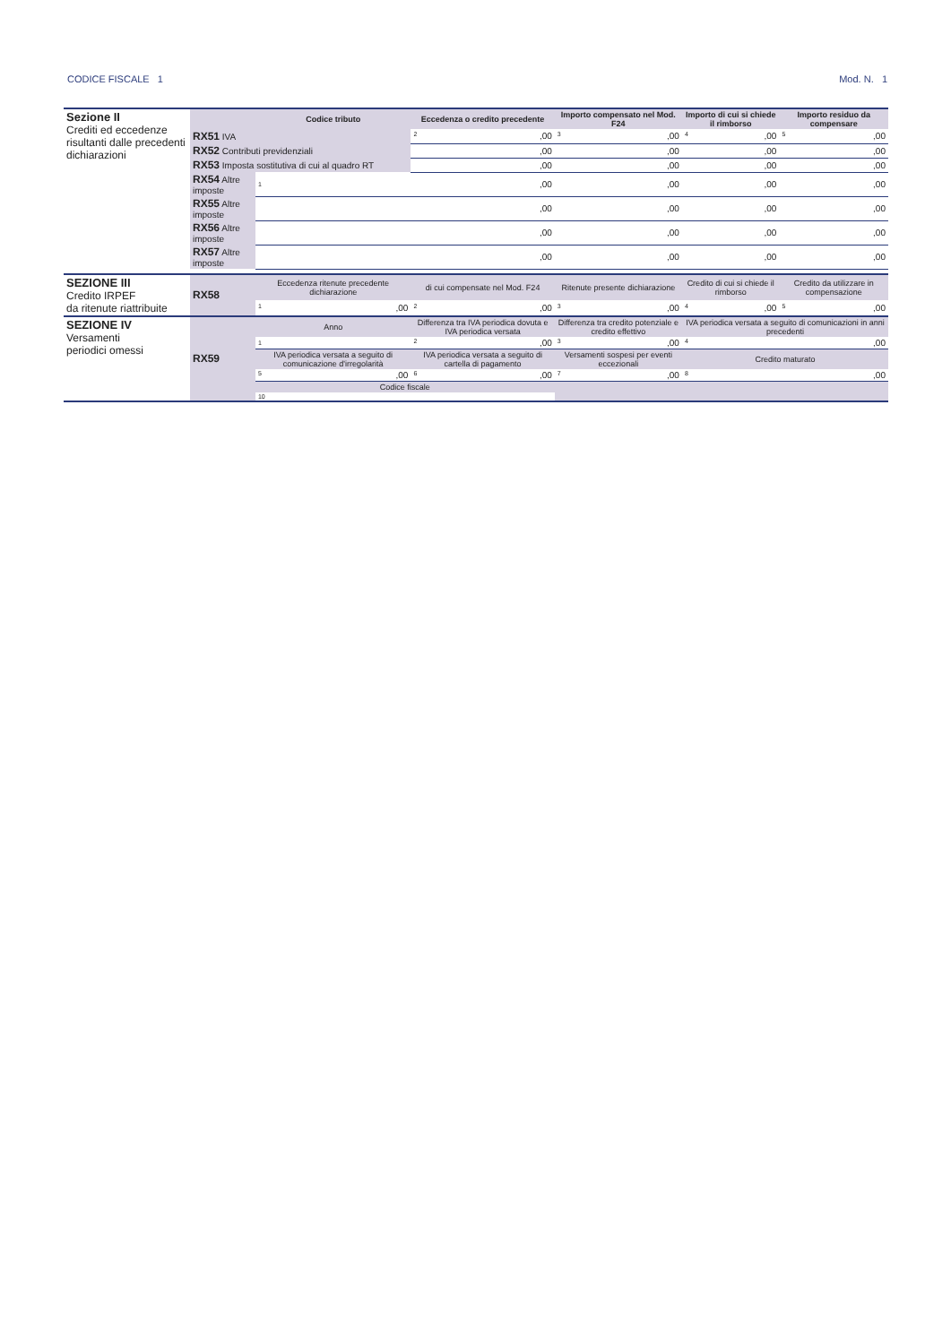CODICE FISCALE 1 Mod. N. 1
| Sezione II Crediti ed eccedenze risultanti dalle precedenti dichiarazioni | | | Codice tributo | Eccedenza o credito precedente | Importo compensato nel Mod. F24 | Importo di cui si chiede il rimborso | Importo residuo da compensare |
| | RX51 IVA | | | <sup>2</sup>,00 | <sup>3</sup>,00 | <sup>4</sup>,00 | <sup>5</sup>,00 |
| | RX52 Contributi previdenziali | | | ,00 | ,00 | ,00 | ,00 |
| | RX53 Imposta sostitutiva di cui al quadro RT | | | ,00 | ,00 | ,00 | ,00 |
| | RX54 Altre imposte | | <sup>1</sup> | ,00 | ,00 | ,00 | ,00 |
| | RX55 Altre imposte | | | ,00 | ,00 | ,00 | ,00 |
| | RX56 Altre imposte | | | ,00 | ,00 | ,00 | ,00 |
| | RX57 Altre imposte | | | ,00 | ,00 | ,00 | ,00 |
| SEZIONE III Credito IRPEF da ritenute riattribuite | RX58 | Eccedenza ritenute precedente dichiarazione | | di cui compensate nel Mod. F24 | Ritenute presente dichiarazione | Credito di cui si chiede il rimborso | Credito da utilizzare in compensazione |
| | | <sup>1</sup>,00 | | <sup>2</sup>,00 | <sup>3</sup>,00 | <sup>4</sup>,00 | <sup>5</sup>,00 |
| SEZIONE IV Versamenti periodici omessi | RX59 | Anno | | Differenza tra IVA periodica dovuta e IVA periodica versata | Differenza tra credito potenziale e credito effettivo | IVA periodica versata a seguito di comunicazioni in anni precedenti | |
| | | <sup>1</sup> | | <sup>2</sup>,00 | <sup>3</sup>,00 | <sup>4</sup>,00 | |
| | | IVA periodica versata a seguito di comunicazione d'irregolarità | | IVA periodica versata a seguito di cartella di pagamento | Versamenti sospesi per eventi eccezionali | Credito maturato | |
| | | <sup>5</sup>,00 | | <sup>6</sup>,00 | <sup>7</sup>,00 | <sup>8</sup>,00 | |
| | | Codice fiscale | | | | | |
| | | <sup>10</sup> | | | | | |